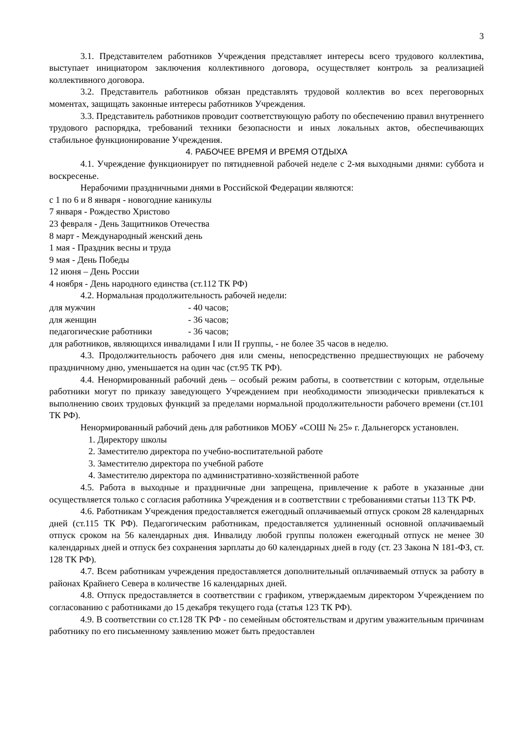3
3.1. Представителем работников Учреждения представляет интересы всего трудового коллектива, выступает инициатором заключения коллективного договора, осуществляет контроль за реализацией коллективного договора.
3.2. Представитель работников обязан представлять трудовой коллектив во всех переговорных моментах, защищать законные интересы работников Учреждения.
3.3. Представитель работников проводит соответствующую работу по обеспечению правил внутреннего трудового распорядка, требований техники безопасности и иных локальных актов, обеспечивающих стабильное функционирование Учреждения.
4. РАБОЧЕЕ ВРЕМЯ И ВРЕМЯ ОТДЫХА
4.1. Учреждение функционирует по пятидневной рабочей неделе с 2-мя выходными днями: суббота и воскресенье.
Нерабочими праздничными днями в Российской Федерации являются:
с 1 по 6 и 8 января - новогодние каникулы
7 января - Рождество Христово
23 февраля - День Защитников Отечества
8 март - Международный женский день
1 мая - Праздник весны и труда
9 мая - День Победы
12 июня – День России
4 ноября - День народного единства (ст.112 ТК РФ)
4.2. Нормальная продолжительность рабочей недели:
для мужчин - 40 часов;
для женщин - 36 часов;
педагогические работники - 36 часов;
для работников, являющихся инвалидами I или II группы, - не более 35 часов в неделю.
4.3. Продолжительность рабочего дня или смены, непосредственно предшествующих не рабочему праздничному дню, уменьшается на один час (ст.95 ТК РФ).
4.4. Ненормированный рабочий день – особый режим работы, в соответствии с которым, отдельные работники могут по приказу заведующего Учреждением при необходимости эпизодически привлекаться к выполнению своих трудовых функций за пределами нормальной продолжительности рабочего времени (ст.101 ТК РФ).
Ненормированный рабочий день для работников МОБУ «СОШ № 25» г. Дальнегорск установлен.
1. Директору школы
2. Заместителю директора по учебно-воспитательной работе
3. Заместителю директора по учебной работе
4. Заместителю директора по административно-хозяйственной работе
4.5. Работа в выходные и праздничные дни запрещена, привлечение к работе в указанные дни осуществляется только с согласия работника Учреждения и в соответствии с требованиями статьи 113 ТК РФ.
4.6. Работникам Учреждения предоставляется ежегодный оплачиваемый отпуск сроком 28 календарных дней (ст.115 ТК РФ). Педагогическим работникам, предоставляется удлиненный основной оплачиваемый отпуск сроком на 56 календарных дня. Инвалиду любой группы положен ежегодный отпуск не менее 30 календарных дней и отпуск без сохранения зарплаты до 60 календарных дней в году (ст. 23 Закона N 181-ФЗ, ст. 128 ТК РФ).
4.7. Всем работникам учреждения предоставляется дополнительный оплачиваемый отпуск за работу в районах Крайнего Севера в количестве 16 календарных дней.
4.8. Отпуск предоставляется в соответствии с графиком, утверждаемым директором Учреждением по согласованию с работниками до 15 декабря текущего года (статья 123 ТК РФ).
4.9. В соответствии со ст.128 ТК РФ - по семейным обстоятельствам и другим уважительным причинам работнику по его письменному заявлению может быть предоставлен